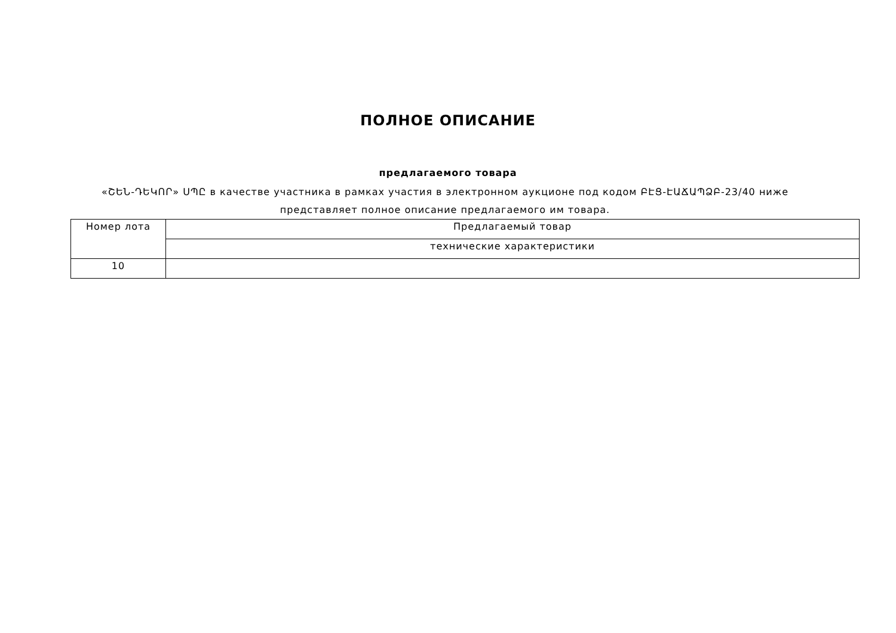ПОЛНОЕ ОПИСАНИЕ
предлагаемого товара
«ՇԵՆ-ԴԵԿՈՐ» ՍՊԸ в качестве участника в рамках участия в электронном аукционе под кодом ԲԷՑ-ԷԱՃԱՊՁԲ-23/40 ниже представляет полное описание предлагаемого им товара.
| Номер лота | Предлагаемый товар |
| --- | --- |
| | технические характеристики |
| 10 | |